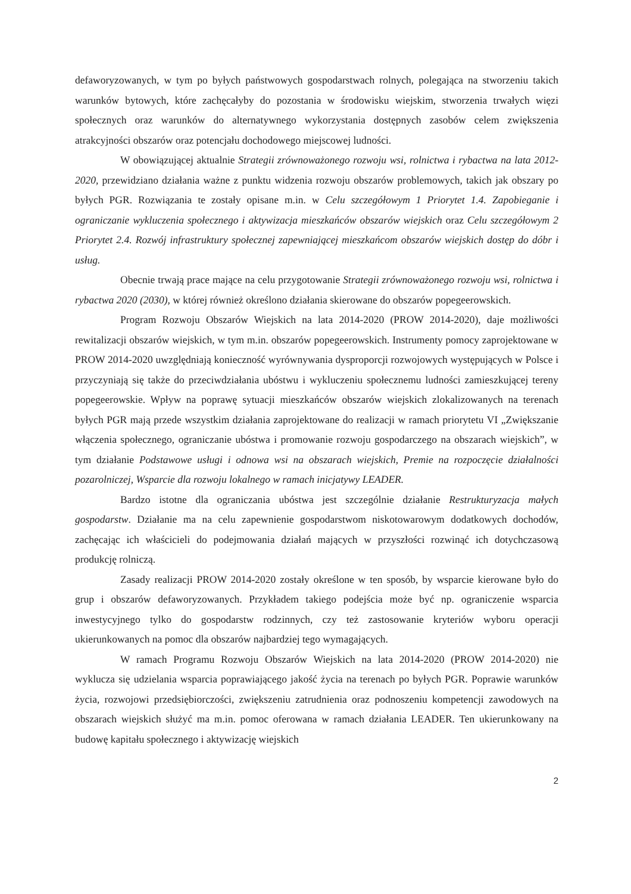defaworyzowanych, w tym po byłych państwowych gospodarstwach rolnych, polegająca na stworzeniu takich warunków bytowych, które zachęcałyby do pozostania w środowisku wiejskim, stworzenia trwałych więzi społecznych oraz warunków do alternatywnego wykorzystania dostępnych zasobów celem zwiększenia atrakcyjności obszarów oraz potencjału dochodowego miejscowej ludności.
W obowiązującej aktualnie Strategii zrównoważonego rozwoju wsi, rolnictwa i rybactwa na lata 2012-2020, przewidziano działania ważne z punktu widzenia rozwoju obszarów problemowych, takich jak obszary po byłych PGR. Rozwiązania te zostały opisane m.in. w Celu szczegółowym 1 Priorytet 1.4. Zapobieganie i ograniczanie wykluczenia społecznego i aktywizacja mieszkańców obszarów wiejskich oraz Celu szczegółowym 2 Priorytet 2.4. Rozwój infrastruktury społecznej zapewniającej mieszkańcom obszarów wiejskich dostęp do dóbr i usług.
Obecnie trwają prace mające na celu przygotowanie Strategii zrównoważonego rozwoju wsi, rolnictwa i rybactwa 2020 (2030), w której również określono działania skierowane do obszarów popegeerowskich.
Program Rozwoju Obszarów Wiejskich na lata 2014-2020 (PROW 2014-2020), daje możliwości rewitalizacji obszarów wiejskich, w tym m.in. obszarów popegeerowskich. Instrumenty pomocy zaprojektowane w PROW 2014-2020 uwzględniają konieczność wyrównywania dysproporcji rozwojowych występujących w Polsce i przyczyniają się także do przeciwdziałania ubóstwu i wykluczeniu społecznemu ludności zamieszkującej tereny popegeerowskie. Wpływ na poprawę sytuacji mieszkańców obszarów wiejskich zlokalizowanych na terenach byłych PGR mają przede wszystkim działania zaprojektowane do realizacji w ramach priorytetu VI „Zwiększanie włączenia społecznego, ograniczanie ubóstwa i promowanie rozwoju gospodarczego na obszarach wiejskich”, w tym działanie Podstawowe usługi i odnowa wsi na obszarach wiejskich, Premie na rozpoczęcie działalności pozarolniczej, Wsparcie dla rozwoju lokalnego w ramach inicjatywy LEADER.
Bardzo istotne dla ograniczania ubóstwa jest szczególnie działanie Restrukturyzacja małych gospodarstw. Działanie ma na celu zapewnienie gospodarstwom niskotowarowym dodatkowych dochodów, zachęcając ich właścicieli do podejmowania działań mających w przyszłości rozwinąć ich dotychczasową produkcję rolniczą.
Zasady realizacji PROW 2014-2020 zostały określone w ten sposób, by wsparcie kierowane było do grup i obszarów defaworyzowanych. Przykładem takiego podejścia może być np. ograniczenie wsparcia inwestycyjnego tylko do gospodarstw rodzinnych, czy też zastosowanie kryteriów wyboru operacji ukierunkowanych na pomoc dla obszarów najbardziej tego wymagających.
W ramach Programu Rozwoju Obszarów Wiejskich na lata 2014-2020 (PROW 2014-2020) nie wyklucza się udzielania wsparcia poprawiającego jakość życia na terenach po byłych PGR. Poprawie warunków życia, rozwojowi przedsiębiorczości, zwiększeniu zatrudnienia oraz podnoszeniu kompetencji zawodowych na obszarach wiejskich służyć ma m.in. pomoc oferowana w ramach działania LEADER. Ten ukierunkowany na budowę kapitału społecznego i aktywizację wiejskich
2